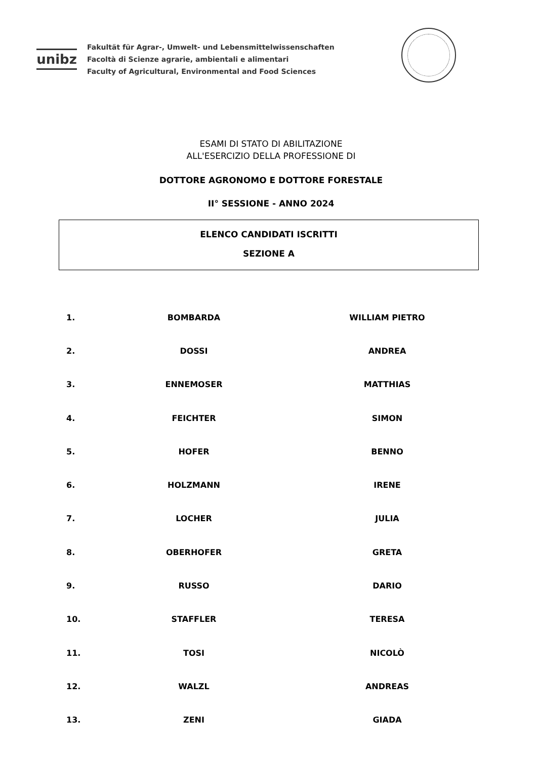unibz
Fakultät für Agrar-, Umwelt- und Lebensmittelwissenschaften
Facoltà di Scienze agrarie, ambientali e alimentari
Faculty of Agricultural, Environmental and Food Sciences
ESAMI DI STATO DI ABILITAZIONE
ALL'ESERCIZIO DELLA PROFESSIONE DI
DOTTORE AGRONOMO E DOTTORE FORESTALE
II° SESSIONE - ANNO 2024
ELENCO CANDIDATI ISCRITTI
SEZIONE A
| 1. | BOMBARDA | WILLIAM PIETRO |
| 2. | DOSSI | ANDREA |
| 3. | ENNEMOSER | MATTHIAS |
| 4. | FEICHTER | SIMON |
| 5. | HOFER | BENNO |
| 6. | HOLZMANN | IRENE |
| 7. | LOCHER | JULIA |
| 8. | OBERHOFER | GRETA |
| 9. | RUSSO | DARIO |
| 10. | STAFFLER | TERESA |
| 11. | TOSI | NICOLÒ |
| 12. | WALZL | ANDREAS |
| 13. | ZENI | GIADA |